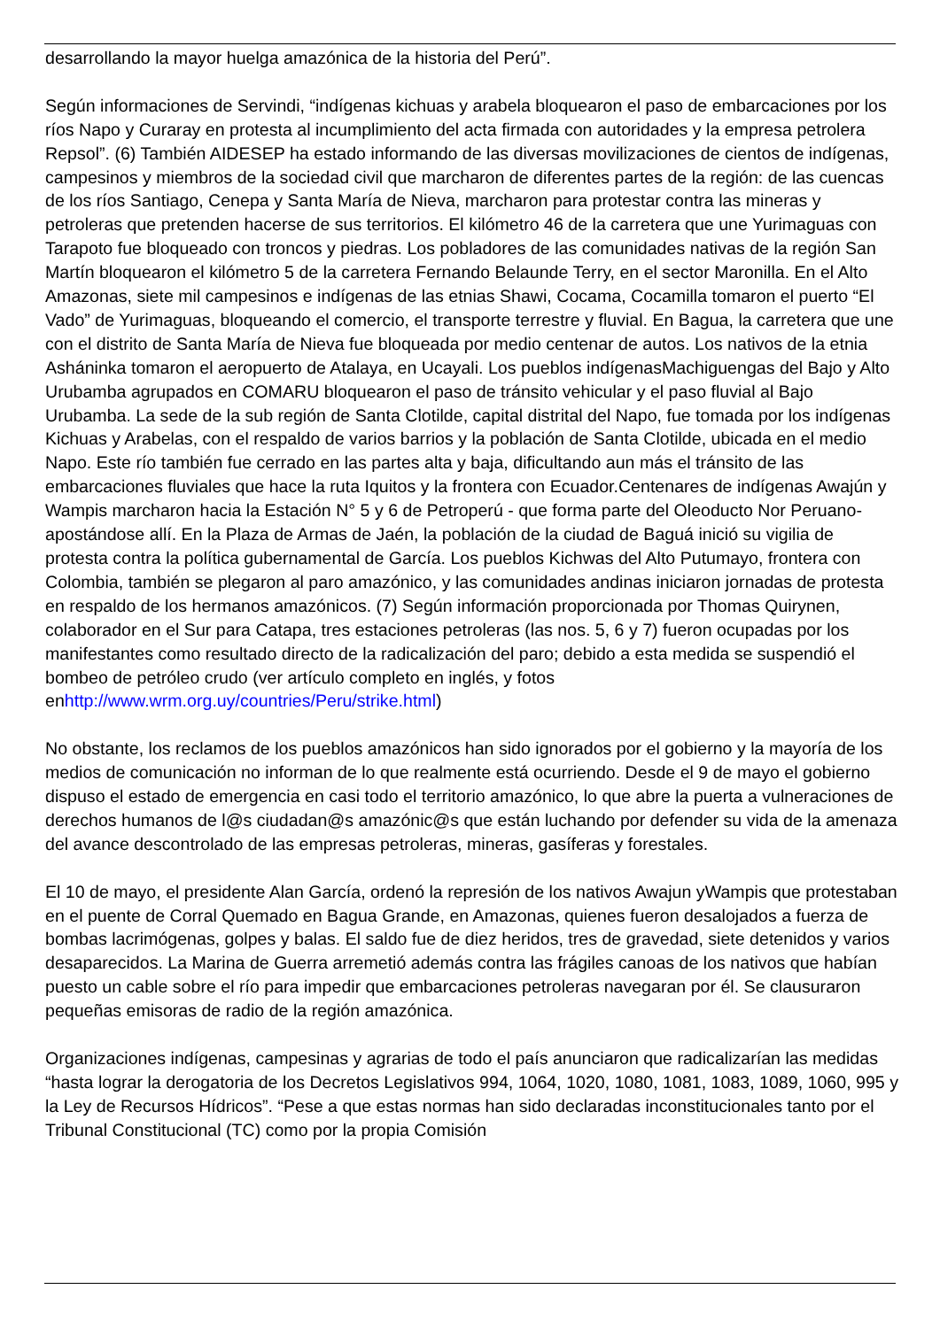desarrollando la mayor huelga amazónica de la historia del Perú”.
Según informaciones de Servindi, “indígenas kichuas y arabela bloquearon el paso de embarcaciones por los ríos Napo y Curaray en protesta al incumplimiento del acta firmada con autoridades y la empresa petrolera Repsol”. (6) También AIDESEP ha estado informando de las diversas movilizaciones de cientos de indígenas, campesinos y miembros de la sociedad civil que marcharon de diferentes partes de la región: de las cuencas de los ríos Santiago, Cenepa y Santa María de Nieva, marcharon para protestar contra las mineras y petroleras que pretenden hacerse de sus territorios. El kilómetro 46 de la carretera que une Yurimaguas con Tarapoto fue bloqueado con troncos y piedras. Los pobladores de las comunidades nativas de la región San Martín bloquearon el kilómetro 5 de la carretera Fernando Belaunde Terry, en el sector Maronilla. En el Alto Amazonas, siete mil campesinos e indígenas de las etnias Shawi, Cocama, Cocamilla tomaron el puerto “El Vado” de Yurimaguas, bloqueando el comercio, el transporte terrestre y fluvial. En Bagua, la carretera que une con el distrito de Santa María de Nieva fue bloqueada por medio centenar de autos. Los nativos de la etnia Asháninka tomaron el aeropuerto de Atalaya, en Ucayali. Los pueblos indígenasMachiguengas del Bajo y Alto Urubamba agrupados en COMARU bloquearon el paso de tránsito vehicular y el paso fluvial al Bajo Urubamba. La sede de la sub región de Santa Clotilde, capital distrital del Napo, fue tomada por los indígenas Kichuas y Arabelas, con el respaldo de varios barrios y la población de Santa Clotilde, ubicada en el medio Napo. Este río también fue cerrado en las partes alta y baja, dificultando aun más el tránsito de las embarcaciones fluviales que hace la ruta Iquitos y la frontera con Ecuador.Centenares de indígenas Awajún y Wampis marcharon hacia la Estación N° 5 y 6 de Petroperú - que forma parte del Oleoducto Nor Peruano- apostándose allí. En la Plaza de Armas de Jaén, la población de la ciudad de Baguá inició su vigilia de protesta contra la política gubernamental de García. Los pueblos Kichwas del Alto Putumayo, frontera con Colombia, también se plegaron al paro amazónico, y las comunidades andinas iniciaron jornadas de protesta en respaldo de los hermanos amazónicos. (7) Según información proporcionada por Thomas Quirynen, colaborador en el Sur para Catapa, tres estaciones petroleras (las nos. 5, 6 y 7) fueron ocupadas por los manifestantes como resultado directo de la radicalización del paro; debido a esta medida se suspendió el bombeo de petróleo crudo (ver artículo completo en inglés, y fotos enhttp://www.wrm.org.uy/countries/Peru/strike.html)
No obstante, los reclamos de los pueblos amazónicos han sido ignorados por el gobierno y la mayoría de los medios de comunicación no informan de lo que realmente está ocurriendo. Desde el 9 de mayo el gobierno dispuso el estado de emergencia en casi todo el territorio amazónico, lo que abre la puerta a vulneraciones de derechos humanos de l@s ciudadan@s amazónic@s que están luchando por defender su vida de la amenaza del avance descontrolado de las empresas petroleras, mineras, gasíferas y forestales.
El 10 de mayo, el presidente Alan García, ordenó la represión de los nativos Awajun yWampis que protestaban en el puente de Corral Quemado en Bagua Grande, en Amazonas, quienes fueron desalojados a fuerza de bombas lacrimógenas, golpes y balas. El saldo fue de diez heridos, tres de gravedad, siete detenidos y varios desaparecidos. La Marina de Guerra arremetió además contra las frágiles canoas de los nativos que habían puesto un cable sobre el río para impedir que embarcaciones petroleras navegaran por él. Se clausuraron pequeñas emisoras de radio de la región amazónica.
Organizaciones indígenas, campesinas y agrarias de todo el país anunciaron que radicalizarían las medidas “hasta lograr la derogatoria de los Decretos Legislativos 994, 1064, 1020, 1080, 1081, 1083, 1089, 1060, 995 y la Ley de Recursos Hídricos”. “Pese a que estas normas han sido declaradas inconstitucionales tanto por el Tribunal Constitucional (TC) como por la propia Comisión